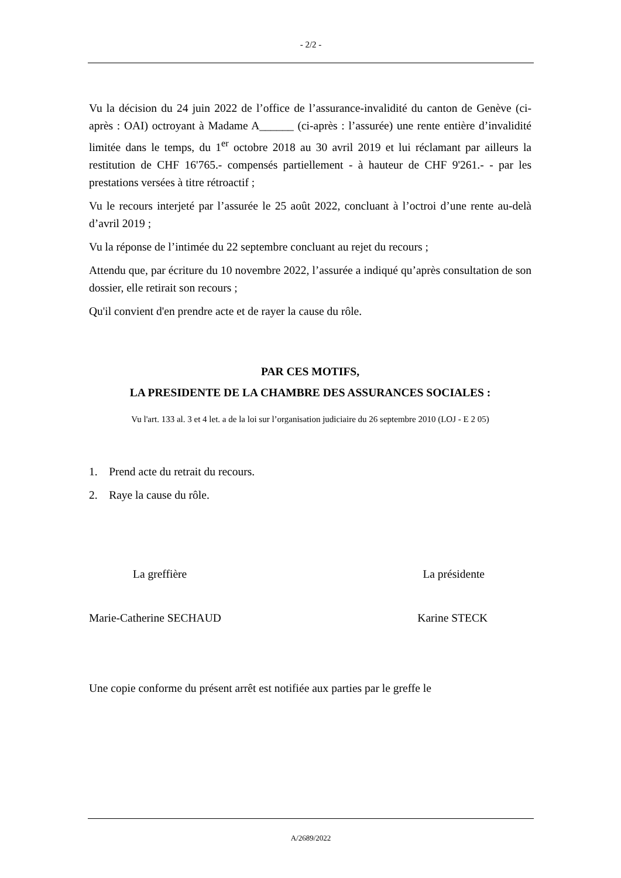- 2/2 -
Vu la décision du 24 juin 2022 de l’office de l’assurance-invalidité du canton de Genève (ci-après : OAI) octroyant à Madame A______ (ci-après : l’assurée) une rente entière d’invalidité limitée dans le temps, du 1<sup>er</sup> octobre 2018 au 30 avril 2019 et lui réclamant par ailleurs la restitution de CHF 16'765.- compensés partiellement - à hauteur de CHF 9'261.- - par les prestations versées à titre rétroactif ;
Vu le recours interjeté par l’assurée le 25 août 2022, concluant à l’octroi d’une rente au-delà d’avril 2019 ;
Vu la réponse de l’intimée du 22 septembre concluant au rejet du recours ;
Attendu que, par écriture du 10 novembre 2022, l’assurée a indiqué qu’après consultation de son dossier, elle retirait son recours ;
Qu'il convient d'en prendre acte et de rayer la cause du rôle.
PAR CES MOTIFS,
LA PRESIDENTE DE LA CHAMBRE DES ASSURANCES SOCIALES :
Vu l'art. 133 al. 3 et 4 let. a de la loi sur l’organisation judiciaire du 26 septembre 2010 (LOJ - E 2 05)
1. Prend acte du retrait du recours.
2. Raye la cause du rôle.
La greffière La présidente
Marie-Catherine SECHAUD Karine STECK
Une copie conforme du présent arrêt est notifiée aux parties par le greffe le
A/2689/2022